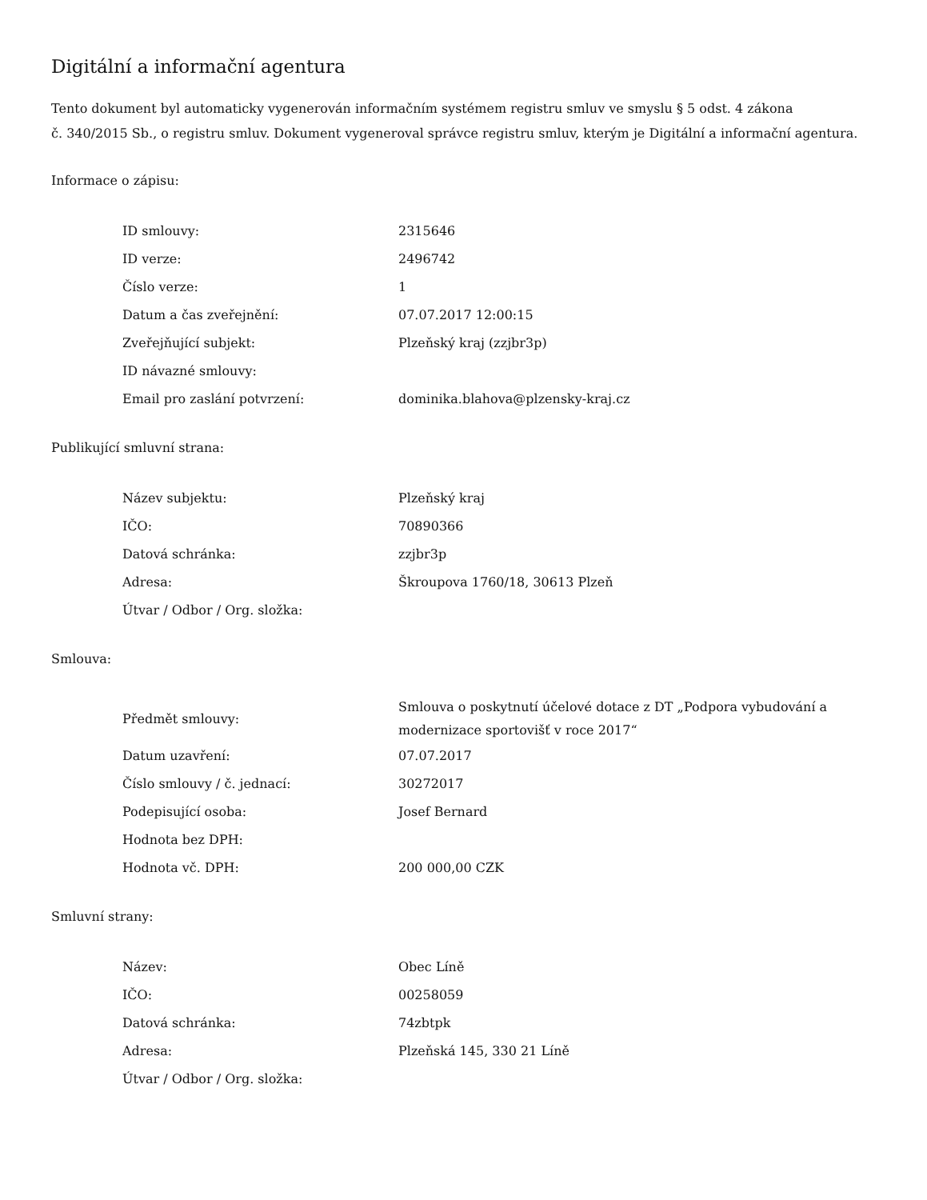Digitální a informační agentura
Tento dokument byl automaticky vygenerován informačním systémem registru smluv ve smyslu § 5 odst. 4 zákona
č. 340/2015 Sb., o registru smluv. Dokument vygeneroval správce registru smluv, kterým je Digitální a informační agentura.
Informace o zápisu:
| ID smlouvy: | 2315646 |
| ID verze: | 2496742 |
| Číslo verze: | 1 |
| Datum a čas zveřejnění: | 07.07.2017 12:00:15 |
| Zveřejňující subjekt: | Plzeňský kraj (zzjbr3p) |
| ID návazné smlouvy: | |
| Email pro zaslání potvrzení: | dominika.blahova@plzensky-kraj.cz |
Publikující smluvní strana:
| Název subjektu: | Plzeňský kraj |
| IČO: | 70890366 |
| Datová schránka: | zzjbr3p |
| Adresa: | Škroupova 1760/18, 30613 Plzeň |
| Útvar / Odbor / Org. složka: | |
Smlouva:
| Předmět smlouvy: | Smlouva o poskytnutí účelové dotace z DT „Podpora vybudování a modernizace sportovišť v roce 2017“ |
| Datum uzavření: | 07.07.2017 |
| Číslo smlouvy / č. jednací: | 30272017 |
| Podepisující osoba: | Josef Bernard |
| Hodnota bez DPH: | |
| Hodnota vč. DPH: | 200 000,00 CZK |
Smluvní strany:
| Název: | Obec Líně |
| IČO: | 00258059 |
| Datová schránka: | 74zbtpk |
| Adresa: | Plzeňská 145, 330 21 Líně |
| Útvar / Odbor / Org. složka: | |